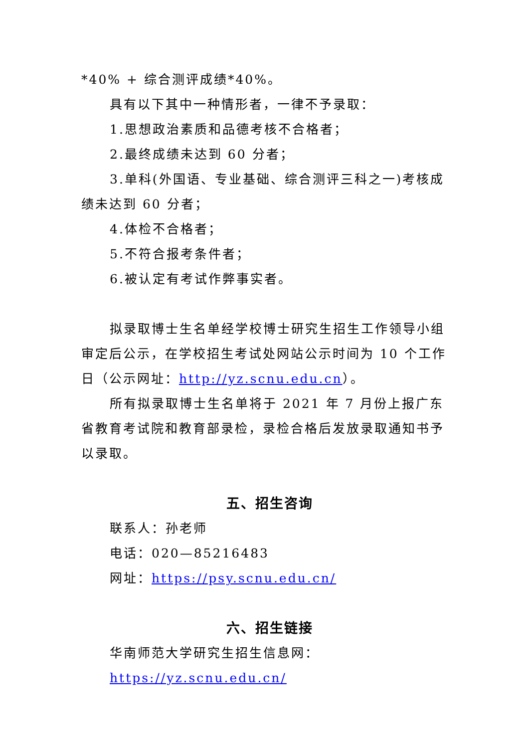*40% + 综合测评成绩*40%。
具有以下其中一种情形者，一律不予录取：
1.思想政治素质和品德考核不合格者；
2.最终成绩未达到 60 分者；
3.单科(外国语、专业基础、综合测评三科之一)考核成绩未达到 60 分者；
4.体检不合格者；
5.不符合报考条件者；
6.被认定有考试作弊事实者。
拟录取博士生名单经学校博士研究生招生工作领导小组审定后公示，在学校招生考试处网站公示时间为 10 个工作日（公示网址：http://yz.scnu.edu.cn）。
所有拟录取博士生名单将于 2021 年 7 月份上报广东省教育考试院和教育部录检，录检合格后发放录取通知书予以录取。
五、招生咨询
联系人：孙老师
电话：020—85216483
网址：https://psy.scnu.edu.cn/
六、招生链接
华南师范大学研究生招生信息网：
https://yz.scnu.edu.cn/